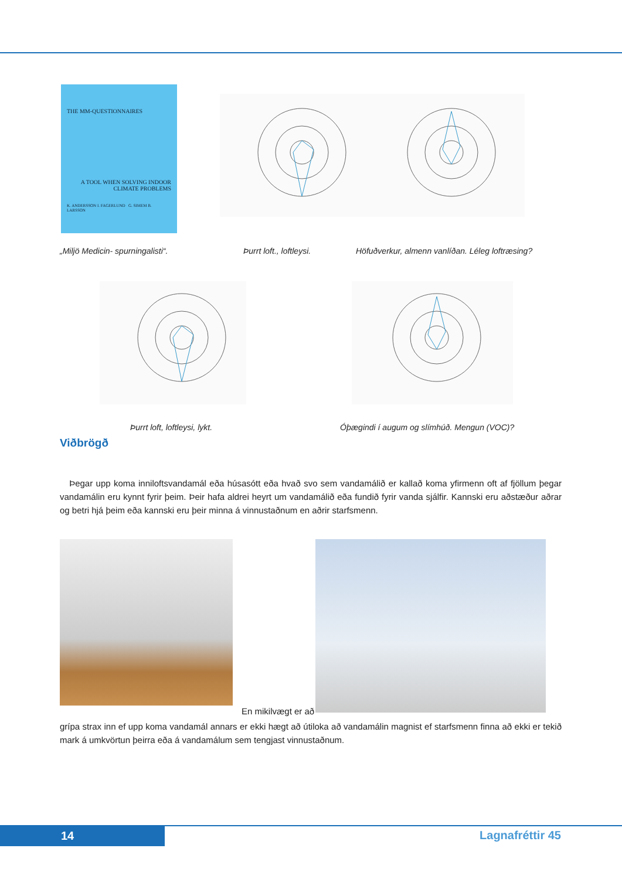THE MM-QUESTIONNAIRES
A TOOL WHEN SOLVING INDOOR CLIMATE PROBLEMS
K. ANDERSSON I. FAGERLUND G. SIMEM B. LARSSON
„Miljö Medicin- spurningalisti“.
Þurrt loft., loftleysi.
Höfuðverkur, almenn vanlíðan. Léleg loftræsing?
Þurrt loft, loftleysi, lykt.
Óþægindi í augum og slímhúð. Mengun (VOC)?
Viðbrögð
Þegar upp koma inniloftsvandamál eða húsasótt eða hvað svo sem vandamálið er kallað koma yfirmenn oft af fjöllum þegar vandamálin eru kynnt fyrir þeim. Þeir hafa aldrei heyrt um vandamálið eða fundið fyrir vanda sjálfir. Kannski eru aðstæður aðrar og betri hjá þeim eða kannski eru þeir minna á vinnustaðnum en aðrir starfsmenn.
En mikilvægt er að
grípa strax inn ef upp koma vandamál annars er ekki hægt að útiloka að vandamálin magnist ef starfsmenn finna að ekki er tekið mark á umkvörtun þeirra eða á vandamálum sem tengjast vinnustaðnum.
14 Lagnafréttir 45